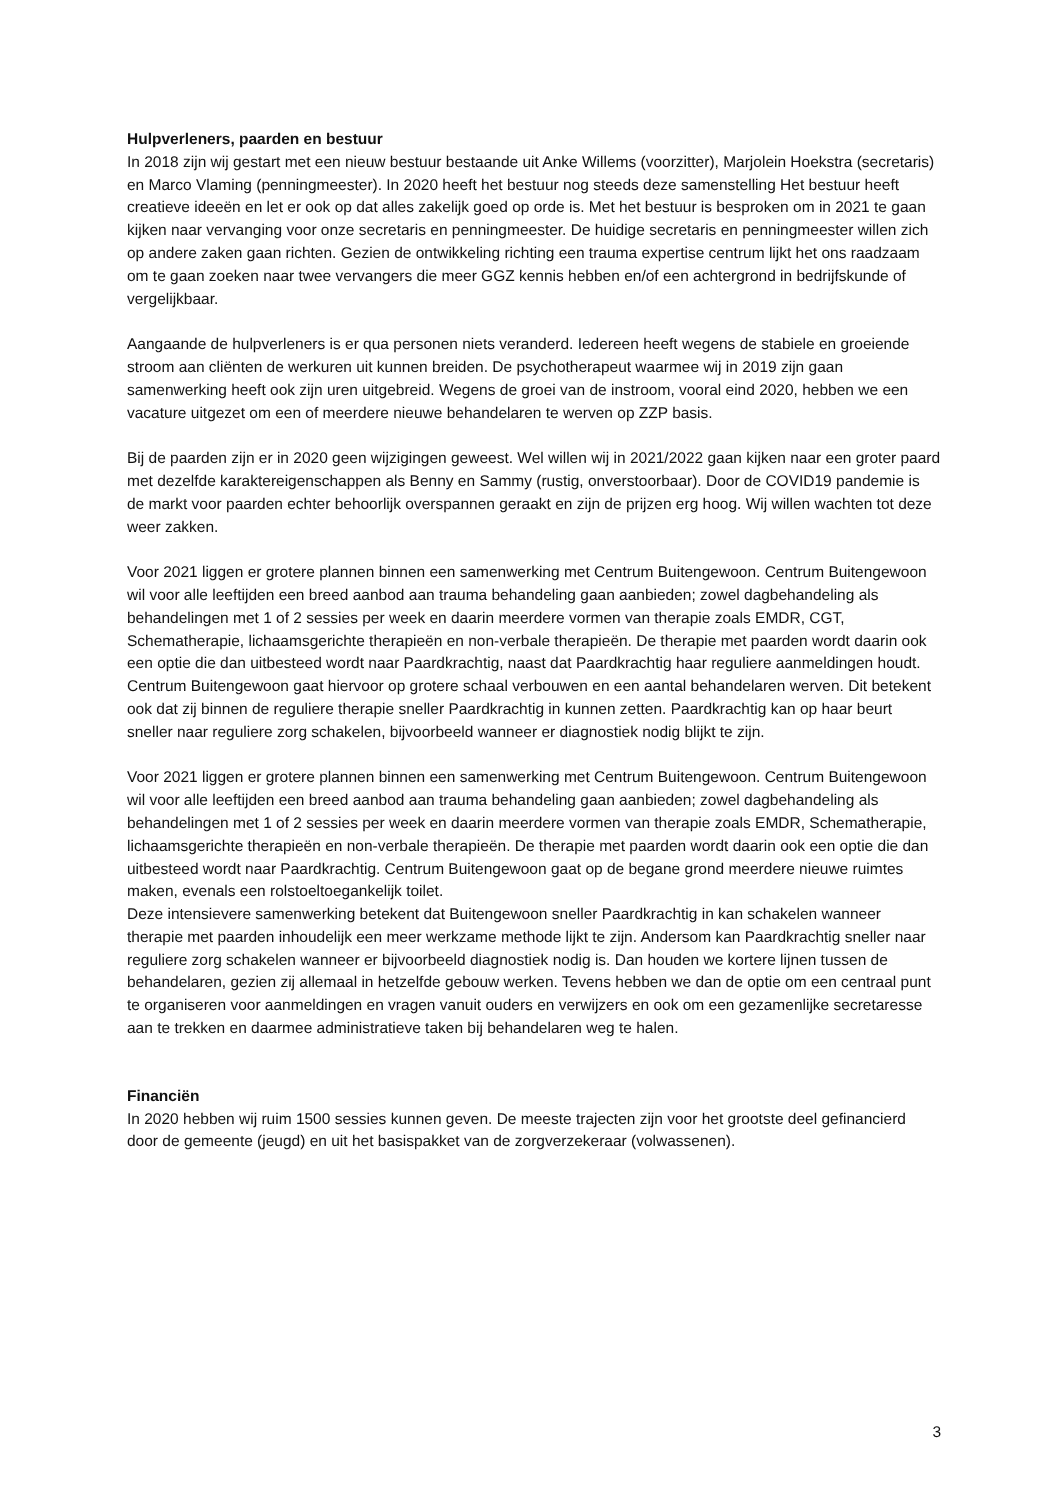Hulpverleners, paarden en bestuur
In 2018 zijn wij gestart met een nieuw bestuur bestaande uit Anke Willems (voorzitter), Marjolein Hoekstra (secretaris) en Marco Vlaming (penningmeester). In 2020 heeft het bestuur nog steeds deze samenstelling Het bestuur heeft creatieve ideeën en let er ook op dat alles zakelijk goed op orde is. Met het bestuur is besproken om in 2021 te gaan kijken naar vervanging voor onze secretaris en penningmeester. De huidige secretaris en penningmeester willen zich op andere zaken gaan richten. Gezien de ontwikkeling richting een trauma expertise centrum lijkt het ons raadzaam om te gaan zoeken naar twee vervangers die meer GGZ kennis hebben en/of een achtergrond in bedrijfskunde of vergelijkbaar.
Aangaande de hulpverleners is er qua personen niets veranderd. Iedereen heeft wegens de stabiele en groeiende stroom aan cliënten de werkuren uit kunnen breiden. De psychotherapeut waarmee wij in 2019 zijn gaan samenwerking heeft ook zijn uren uitgebreid. Wegens de groei van de instroom, vooral eind 2020, hebben we een vacature uitgezet om een of meerdere nieuwe behandelaren te werven op ZZP basis.
Bij de paarden zijn er in 2020 geen wijzigingen geweest. Wel willen wij in 2021/2022 gaan kijken naar een groter paard met dezelfde karaktereigenschappen als Benny en Sammy (rustig, onverstoorbaar). Door de COVID19 pandemie is de markt voor paarden echter behoorlijk overspannen geraakt en zijn de prijzen erg hoog. Wij willen wachten tot deze weer zakken.
Voor 2021 liggen er grotere plannen binnen een samenwerking met Centrum Buitengewoon. Centrum Buitengewoon wil voor alle leeftijden een breed aanbod aan trauma behandeling gaan aanbieden; zowel dagbehandeling als behandelingen met 1 of 2 sessies per week en daarin meerdere vormen van therapie zoals EMDR, CGT, Schematherapie, lichaamsgerichte therapieën en non-verbale therapieën. De therapie met paarden wordt daarin ook een optie die dan uitbesteed wordt naar Paardkrachtig, naast dat Paardkrachtig haar reguliere aanmeldingen houdt. Centrum Buitengewoon gaat hiervoor op grotere schaal verbouwen en een aantal behandelaren werven. Dit betekent ook dat zij binnen de reguliere therapie sneller Paardkrachtig in kunnen zetten. Paardkrachtig kan op haar beurt sneller naar reguliere zorg schakelen, bijvoorbeeld wanneer er diagnostiek nodig blijkt te zijn.
Voor 2021 liggen er grotere plannen binnen een samenwerking met Centrum Buitengewoon. Centrum Buitengewoon wil voor alle leeftijden een breed aanbod aan trauma behandeling gaan aanbieden; zowel dagbehandeling als behandelingen met 1 of 2 sessies per week en daarin meerdere vormen van therapie zoals EMDR, Schematherapie, lichaamsgerichte therapieën en non-verbale therapieën. De therapie met paarden wordt daarin ook een optie die dan uitbesteed wordt naar Paardkrachtig. Centrum Buitengewoon gaat op de begane grond meerdere nieuwe ruimtes maken, evenals een rolstoeltoegankelijk toilet.
Deze intensievere samenwerking betekent dat Buitengewoon sneller Paardkrachtig in kan schakelen wanneer therapie met paarden inhoudelijk een meer werkzame methode lijkt te zijn. Andersom kan Paardkrachtig sneller naar reguliere zorg schakelen wanneer er bijvoorbeeld diagnostiek nodig is. Dan houden we kortere lijnen tussen de behandelaren, gezien zij allemaal in hetzelfde gebouw werken. Tevens hebben we dan de optie om een centraal punt te organiseren voor aanmeldingen en vragen vanuit ouders en verwijzers en ook om een gezamenlijke secretaresse aan te trekken en daarmee administratieve taken bij behandelaren weg te halen.
Financiën
In 2020 hebben wij ruim 1500 sessies kunnen geven. De meeste trajecten zijn voor het grootste deel gefinancierd door de gemeente (jeugd) en uit het basispakket van de zorgverzekeraar (volwassenen).
3